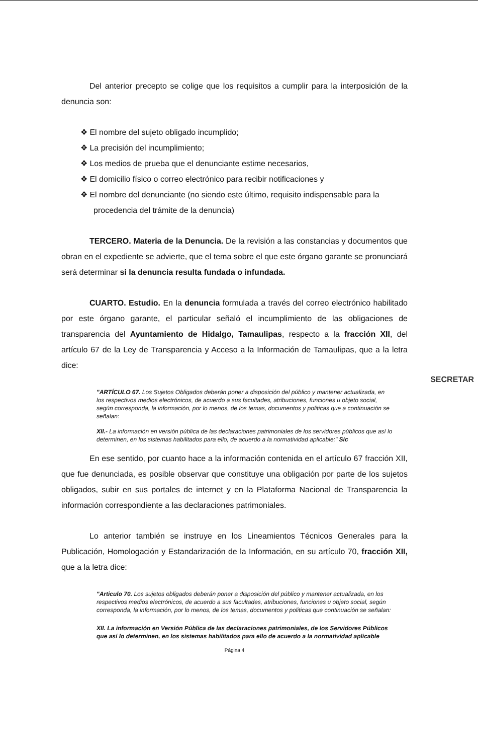Del anterior precepto se colige que los requisitos a cumplir para la interposición de la denuncia son:
❖ El nombre del sujeto obligado incumplido;
❖ La precisión del incumplimiento;
❖ Los medios de prueba que el denunciante estime necesarios,
❖ El domicilio físico o correo electrónico para recibir notificaciones y
❖ El nombre del denunciante (no siendo este último, requisito indispensable para la procedencia del trámite de la denuncia)
TERCERO. Materia de la Denuncia. De la revisión a las constancias y documentos que obran en el expediente se advierte, que el tema sobre el que este órgano garante se pronunciará será determinar si la denuncia resulta fundada o infundada.
CUARTO. Estudio. En la denuncia formulada a través del correo electrónico habilitado por este órgano garante, el particular señaló el incumplimiento de las obligaciones de transparencia del Ayuntamiento de Hidalgo, Tamaulipas, respecto a la fracción XII, del artículo 67 de la Ley de Transparencia y Acceso a la Información de Tamaulipas, que a la letra dice:
"ARTÍCULO 67. Los Sujetos Obligados deberán poner a disposición del público y mantener actualizada, en los respectivos medios electrónicos, de acuerdo a sus facultades, atribuciones, funciones u objeto social, según corresponda, la información, por lo menos, de los temas, documentos y politicas que a continuación se señalan:
XII.- La información en versión pública de las declaraciones patrimoniales de los servidores públicos que así lo determinen, en los sistemas habilitados para ello, de acuerdo a la normatividad aplicable;" Sic
En ese sentido, por cuanto hace a la información contenida en el artículo 67 fracción XII, que fue denunciada, es posible observar que constituye una obligación por parte de los sujetos obligados, subir en sus portales de internet y en la Plataforma Nacional de Transparencia la información correspondiente a las declaraciones patrimoniales.
Lo anterior también se instruye en los Lineamientos Técnicos Generales para la Publicación, Homologación y Estandarización de la Información, en su artículo 70, fracción XII, que a la letra dice:
"Articulo 70. Los sujetos obligados deberán poner a disposición del público y mantener actualizada, en los respectivos medios electrónicos, de acuerdo a sus facultades, atribuciones, funciones u objeto social, según corresponda, la información, por lo menos, de los temas, documentos y politicas que continuación se señalan:
XII. La información en Versión Pública de las declaraciones patrimoniales, de los Servidores Públicos que así lo determinen, en los sistemas habilitados para ello de acuerdo a la normatividad aplicable
Página 4
SECRETAR